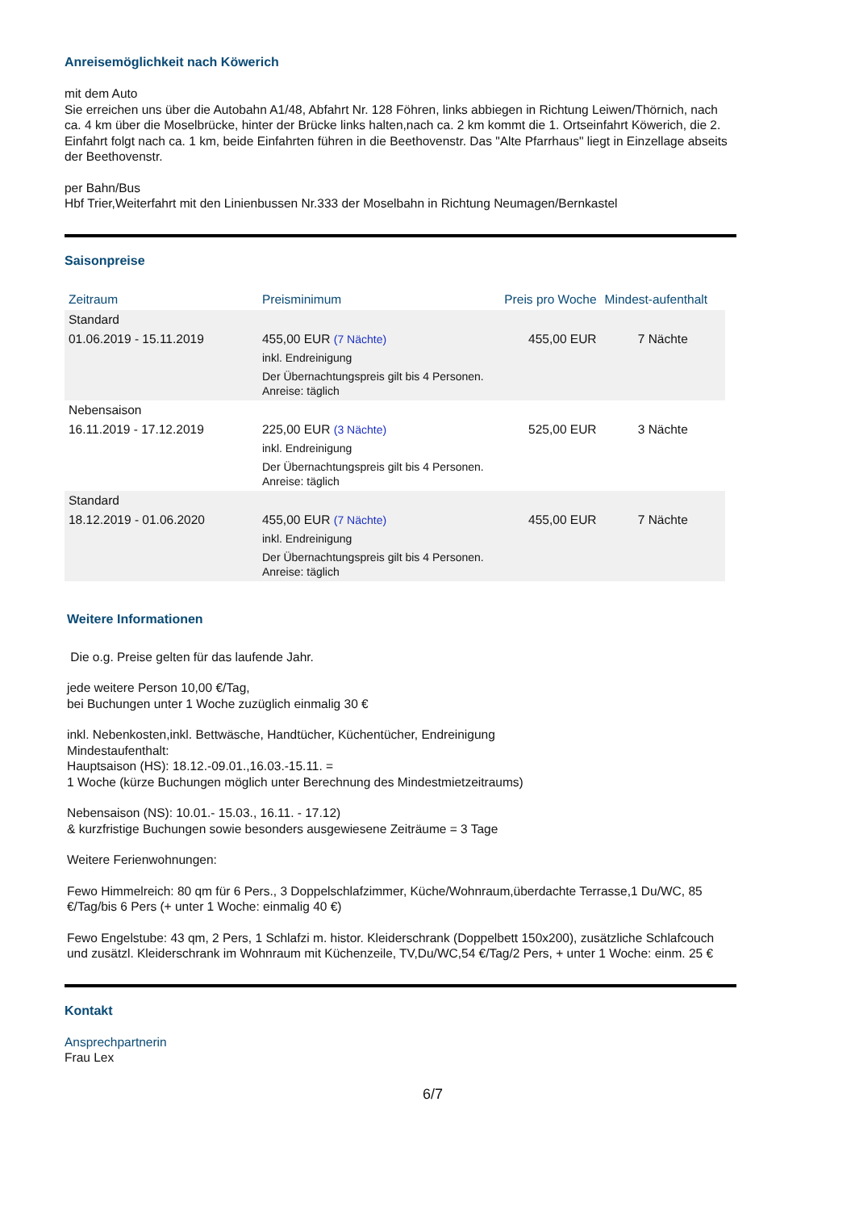Anreisemöglichkeit nach Köwerich
mit dem Auto
Sie erreichen uns über die Autobahn A1/48, Abfahrt Nr. 128 Föhren, links abbiegen in Richtung Leiwen/Thörnich, nach ca. 4 km über die Moselbrücke, hinter der Brücke links halten,nach ca. 2 km kommt die 1. Ortseinfahrt Köwerich, die 2. Einfahrt folgt nach ca. 1 km, beide Einfahrten führen in die Beethovenstr. Das "Alte Pfarrhaus" liegt in Einzellage abseits der Beethovenstr.
per Bahn/Bus
Hbf Trier,Weiterfahrt mit den Linienbussen Nr.333 der Moselbahn in Richtung Neumagen/Bernkastel
Saisonpreise
| Zeitraum | Preisminimum | Preis pro Woche | Mindest-aufenthalt |
| --- | --- | --- | --- |
| Standard | | | |
| 01.06.2019 - 15.11.2019 | 455,00 EUR (7 Nächte) inkl. Endreinigung Der Übernachtungspreis gilt bis 4 Personen. Anreise: täglich | 455,00 EUR | 7 Nächte |
| Nebensaison | | | |
| 16.11.2019 - 17.12.2019 | 225,00 EUR (3 Nächte) inkl. Endreinigung Der Übernachtungspreis gilt bis 4 Personen. Anreise: täglich | 525,00 EUR | 3 Nächte |
| Standard | | | |
| 18.12.2019 - 01.06.2020 | 455,00 EUR (7 Nächte) inkl. Endreinigung Der Übernachtungspreis gilt bis 4 Personen. Anreise: täglich | 455,00 EUR | 7 Nächte |
Weitere Informationen
Die o.g. Preise gelten für das laufende Jahr.
jede weitere Person 10,00 €/Tag,
bei Buchungen unter 1 Woche zuzüglich einmalig 30 €
inkl. Nebenkosten,inkl. Bettwäsche, Handtücher, Küchentücher, Endreinigung
Mindestaufenthalt:
Hauptsaison (HS): 18.12.-09.01.,16.03.-15.11. =
1 Woche (kürze Buchungen möglich unter Berechnung des Mindestmietzeitraums)
Nebensaison (NS): 10.01.- 15.03., 16.11. - 17.12)
& kurzfristige Buchungen sowie besonders ausgewiesene Zeiträume = 3 Tage
Weitere Ferienwohnungen:
Fewo Himmelreich: 80 qm für 6 Pers., 3 Doppelschlafzimmer, Küche/Wohnraum,überdachte Terrasse,1 Du/WC, 85 €/Tag/bis 6 Pers (+ unter 1 Woche: einmalig 40 €)
Fewo Engelstube: 43 qm, 2 Pers, 1 Schlafzi m. histor. Kleiderschrank (Doppelbett 150x200), zusätzliche Schlafcouch und zusätzl. Kleiderschrank im Wohnraum mit Küchenzeile, TV,Du/WC,54 €/Tag/2 Pers, + unter 1 Woche: einm. 25 €
Kontakt
Ansprechpartnerin
Frau Lex
6/7